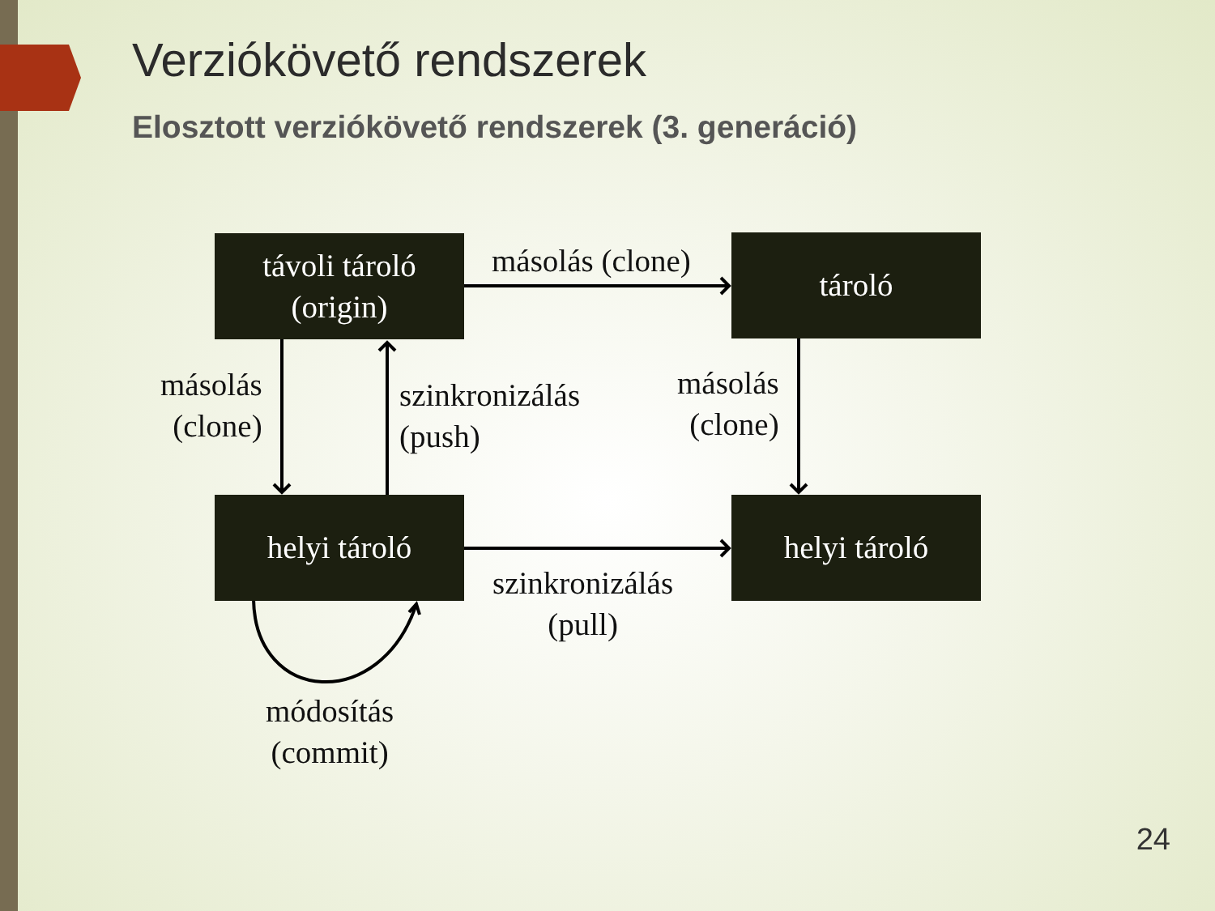Verziókövető rendszerek
Elosztott verziókövető rendszerek (3. generáció)
távoli tároló
(origin)
tároló
helyi tároló helyi tároló
másolás (clone)
másolás
(clone)
szinkronizálás
(push)
másolás
(clone)
szinkronizálás
(pull)
módosítás
(commit)
24